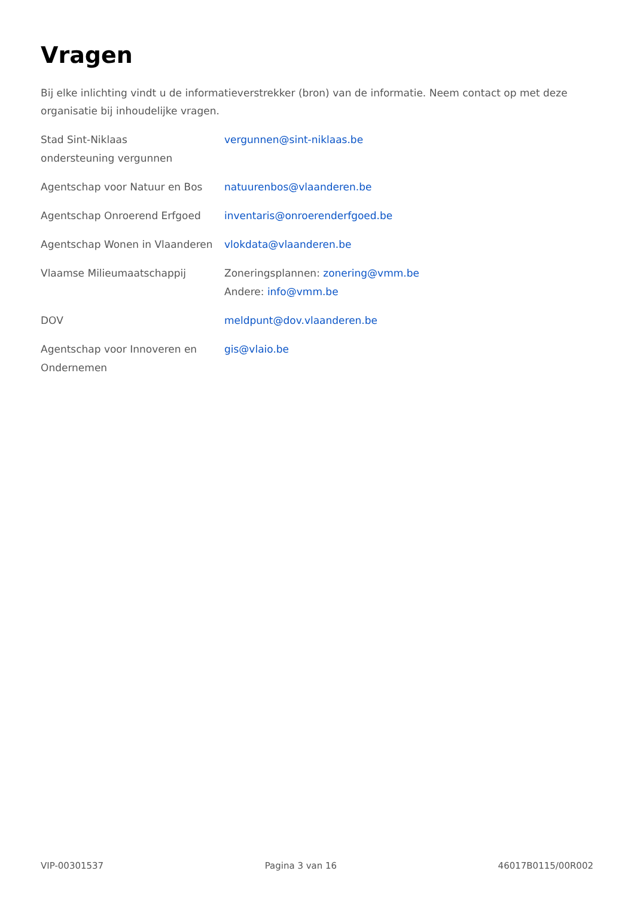Vragen
Bij elke inlichting vindt u de informatieverstrekker (bron) van de informatie. Neem contact op met deze organisatie bij inhoudelijke vragen.
| Stad Sint-Niklaas ondersteuning vergunnen | vergunnen@sint-niklaas.be |
| Agentschap voor Natuur en Bos | natuurenbos@vlaanderen.be |
| Agentschap Onroerend Erfgoed | inventaris@onroerenderfgoed.be |
| Agentschap Wonen in Vlaanderen | vlokdata@vlaanderen.be |
| Vlaamse Milieumaatschappij | Zoneringsplannen: zonering@vmm.be Andere: info@vmm.be |
| DOV | meldpunt@dov.vlaanderen.be |
| Agentschap voor Innoveren en Ondernemen | gis@vlaio.be |
VIP-00301537 Pagina 3 van 16 46017B0115/00R002